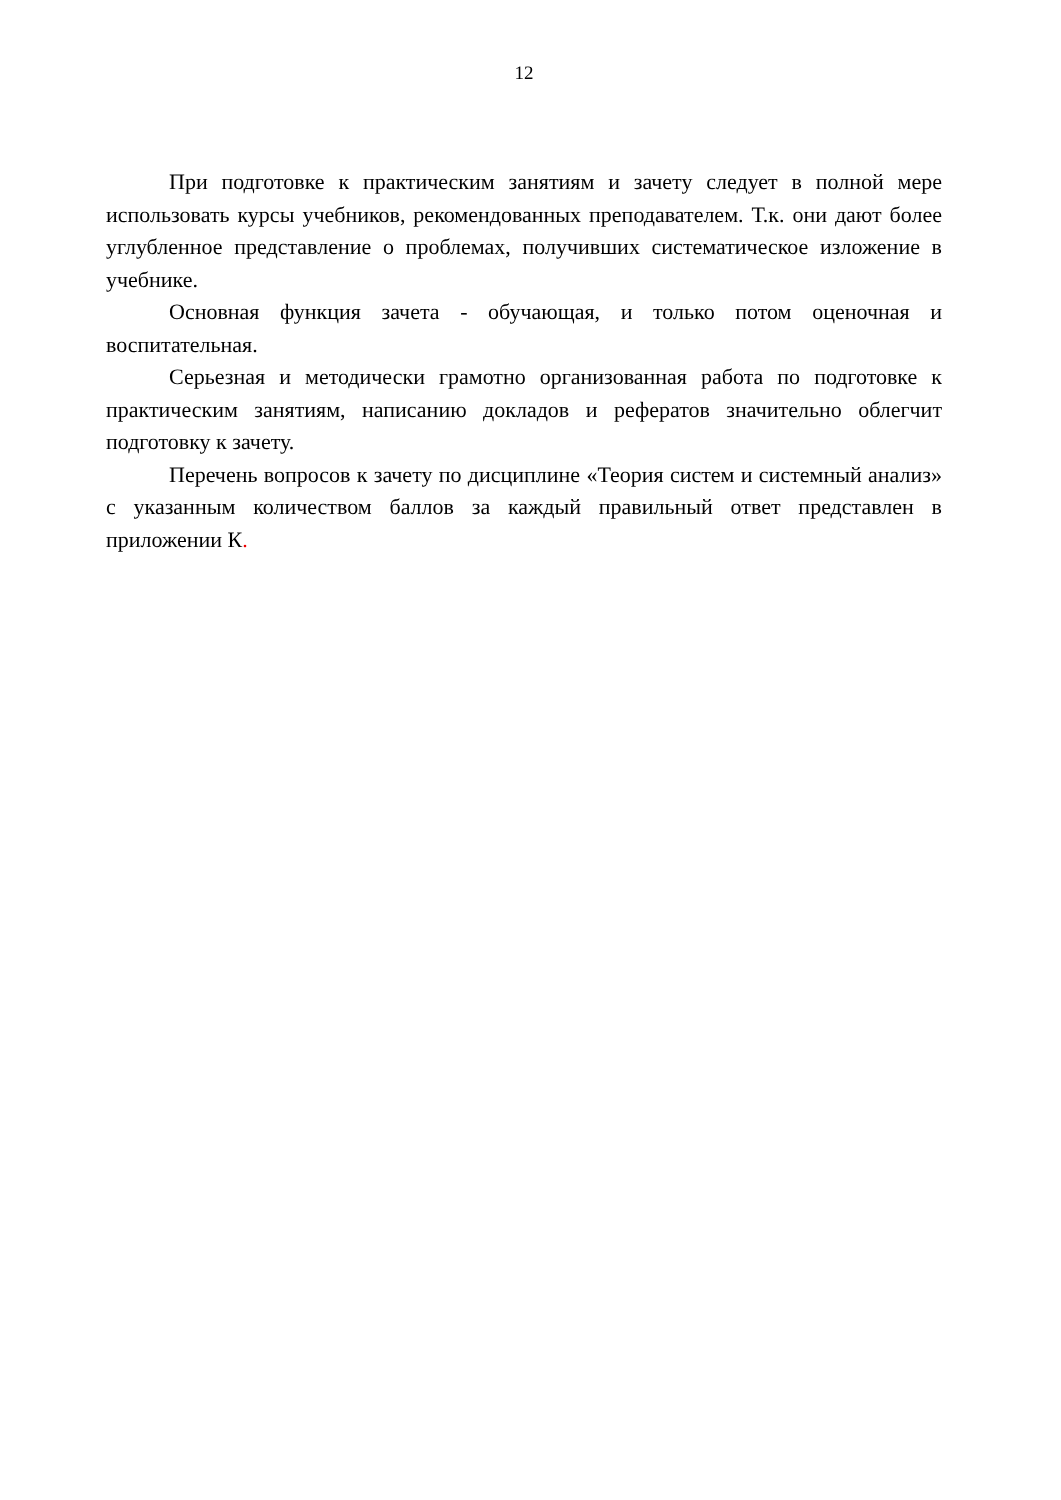12
При подготовке к практическим занятиям и зачету следует в полной мере использовать курсы учебников, рекомендованных преподавателем. Т.к. они дают более углубленное представление о проблемах, получивших систематическое изложение в учебнике.
Основная функция зачета - обучающая, и только потом оценочная и воспитательная.
Серьезная и методически грамотно организованная работа по подготовке к практическим занятиям, написанию докладов и рефератов значительно облегчит подготовку к зачету.
Перечень вопросов к зачету по дисциплине «Теория систем и системный анализ» с указанным количеством баллов за каждый правильный ответ представлен в приложении К.